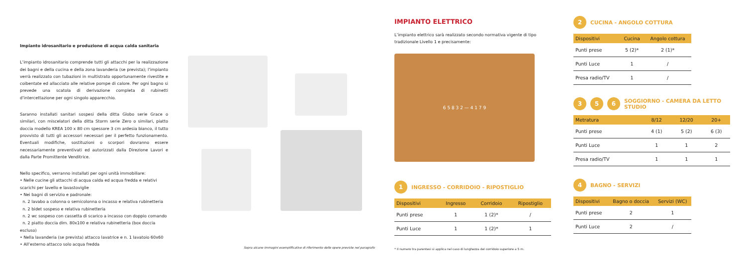Impianto idrosanitario e produzione di acqua calda sanitaria
L’impianto idrosanitario comprende tutti gli attacchi per la realizzazione dei bagni e della cucina e della zona lavanderia (se prevista); l’impianto verrà realizzato con tubazioni in multistrato opportunamente rivestite e coibentate ed allacciato alle relative pompe di calore. Per ogni bagno si prevede una scatola di derivazione completa di rubinetti d’intercettazione per ogni singolo apparecchio.
Saranno installati sanitari sospesi della ditta Globo serie Grace o similari, con miscelatori della ditta Storm serie Zero o similari, piatto doccia modello KREA 100 x 80 cm spessore 3 cm ardesia bianco, il tutto provvisto di tutti gli accessori necessari per il perfetto funzionamento. Eventuali modifiche, sostituzioni o scorpori dovranno essere necessariamente preventivati ed autorizzati dalla Direzione Lavori e dalla Parte Promittente Venditrice.
Nello specifico, verranno installati per ogni unità immobiliare:
• Nelle cucine gli attacchi di acqua calda ed acqua fredda e relativi scarichi per lavello e lavastoviglie
• Nei bagni di servizio e padronale:
n. 2 lavabo a colonna o semicolonna o incasso e relativa rubinetteria
n. 2 bidet sospeso e relativa rubinetteria
n. 2 wc sospeso con cassetta di scarico a incasso con doppio comando
n. 2 piatto doccia dim. 80x100 e relativa rubinetteria (box doccia escluso)
• Nella lavanderia (se prevista) attacco lavatrice e n. 1 lavatoio 60x60
• All’esterno attacco solo acqua fredda
Sopra alcune immagini esemplificative di riferimento delle opere previste nel paragrafo
IMPIANTO ELETTRICO
L’impianto elettrico sarà realizzato secondo normativa vigente di tipo tradizionale Livello 1 e precisamente:
6 5 8 3 2 — 4 1 7 9
1 INGRESSO - CORRIDOIO - RIPOSTIGLIO
| Dispositivi | Ingresso | Corridoio | Ripostiglio |
| --- | --- | --- | --- |
| Punti prese | 1 | 1 (2)* | / |
| Punti Luce | 1 | 1 (2)* | 1 |
* Il numero tra parentesi si applica nel caso di lunghezza del corridoio superiore a 5 m.
2 CUCINA - ANGOLO COTTURA
| Dispositivi | Cucina | Angolo cottura |
| --- | --- | --- |
| Punti prese | 5 (2)* | 2 (1)* |
| Punti Luce | 1 | / |
| Presa radio/TV | 1 | / |
3 5 6 SOGGIORNO - CAMERA DA LETTO
STUDIO
| Metratura | 8/12 | 12/20 | 20+ |
| --- | --- | --- | --- |
| Punti prese | 4 (1) | 5 (2) | 6 (3) |
| Punti Luce | 1 | 1 | 2 |
| Presa radio/TV | 1 | 1 | 1 |
4 BAGNO - SERVIZI
| Dispositivi | Bagno o doccia | Servizi (WC) |
| --- | --- | --- |
| Punti prese | 2 | 1 |
| Punti Luce | 2 | / |